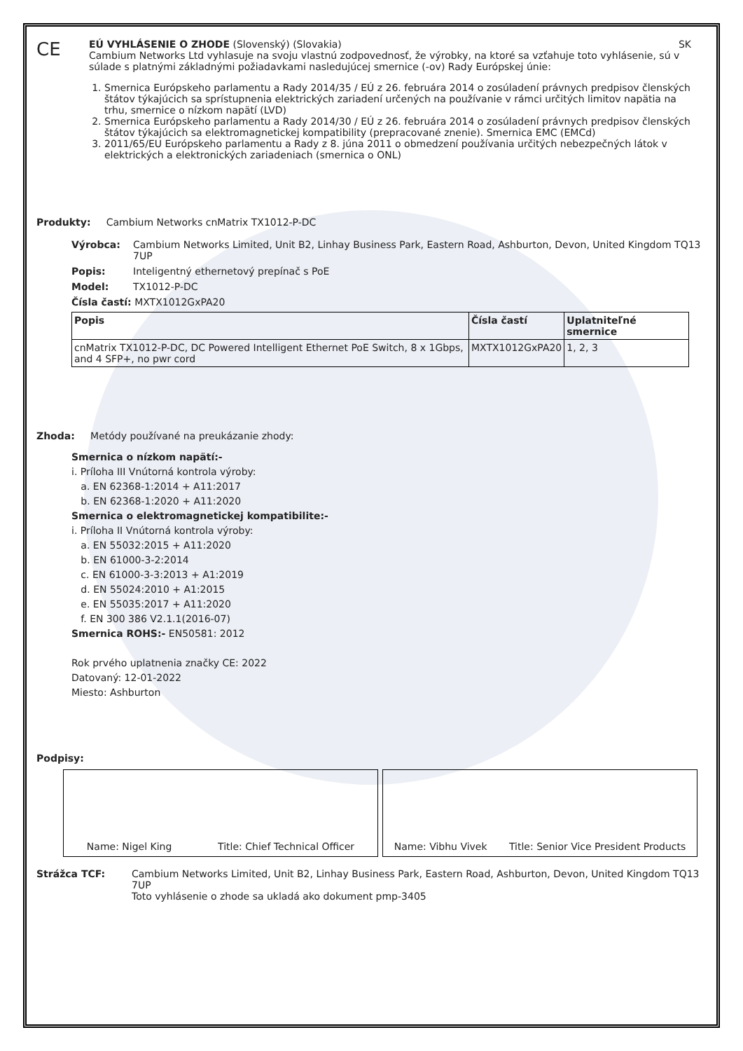CE
EÚ VYHLÁSENIE O ZHODE (Slovenský) (Slovakia) SK
Cambium Networks Ltd vyhlasuje na svoju vlastnú zodpovednosť, že výrobky, na ktoré sa vzťahuje toto vyhlásenie, sú v súlade s platnými základnými požiadavkami nasledujúcej smernice (-ov) Rady Európskej únie:
1. Smernica Európskeho parlamentu a Rady 2014/35 / EÚ z 26. februára 2014 o zosúladení právnych predpisov členských štátov týkajúcich sa sprístupnenia elektrických zariadení určených na používanie v rámci určitých limitov napätia na trhu, smernice o nízkom napätí (LVD)
2. Smernica Európskeho parlamentu a Rady 2014/30 / EÚ z 26. februára 2014 o zosúladení právnych predpisov členských štátov týkajúcich sa elektromagnetickej kompatibility (prepracované znenie). Smernica EMC (EMCd)
3. 2011/65/EU Európskeho parlamentu a Rady z 8. júna 2011 o obmedzení používania určitých nebezpečných látok v elektrických a elektronických zariadeniach (smernica o ONL)
Produkty: Cambium Networks cnMatrix TX1012-P-DC
Výrobca: Cambium Networks Limited, Unit B2, Linhay Business Park, Eastern Road, Ashburton, Devon, United Kingdom TQ13 7UP
Popis: Inteligentný ethernetový prepínač s PoE
Model: TX1012-P-DC
Čísla častí: MXTX1012GxPA20
| Popis | Čísla častí | Uplatniteľné smernice |
| --- | --- | --- |
| cnMatrix TX1012-P-DC, DC Powered Intelligent Ethernet PoE Switch, 8 x 1Gbps, and 4 SFP+, no pwr cord | MXTX1012GxPA20 | 1, 2, 3 |
Zhoda: Metódy používané na preukázanie zhody:
Smernica o nízkom napätí:-
i. Príloha III Vnútorná kontrola výroby:
a. EN 62368-1:2014 + A11:2017
b. EN 62368-1:2020 + A11:2020
Smernica o elektromagnetickej kompatibilite:-
i. Príloha II Vnútorná kontrola výroby:
a. EN 55032:2015 + A11:2020
b. EN 61000-3-2:2014
c. EN 61000-3-3:2013 + A1:2019
d. EN 55024:2010 + A1:2015
e. EN 55035:2017 + A11:2020
f. EN 300 386 V2.1.1(2016-07)
Smernica ROHS:- EN50581: 2012
Rok prvého uplatnenia značky CE: 2022
Datovaný: 12-01-2022
Miesto: Ashburton
Podpisy:
Name: Nigel King Title: Chief Technical Officer Name: Vibhu Vivek Title: Senior Vice President Products
Strážca TCF: Cambium Networks Limited, Unit B2, Linhay Business Park, Eastern Road, Ashburton, Devon, United Kingdom TQ13 7UP
Toto vyhlásenie o zhode sa ukladá ako dokument pmp-3405